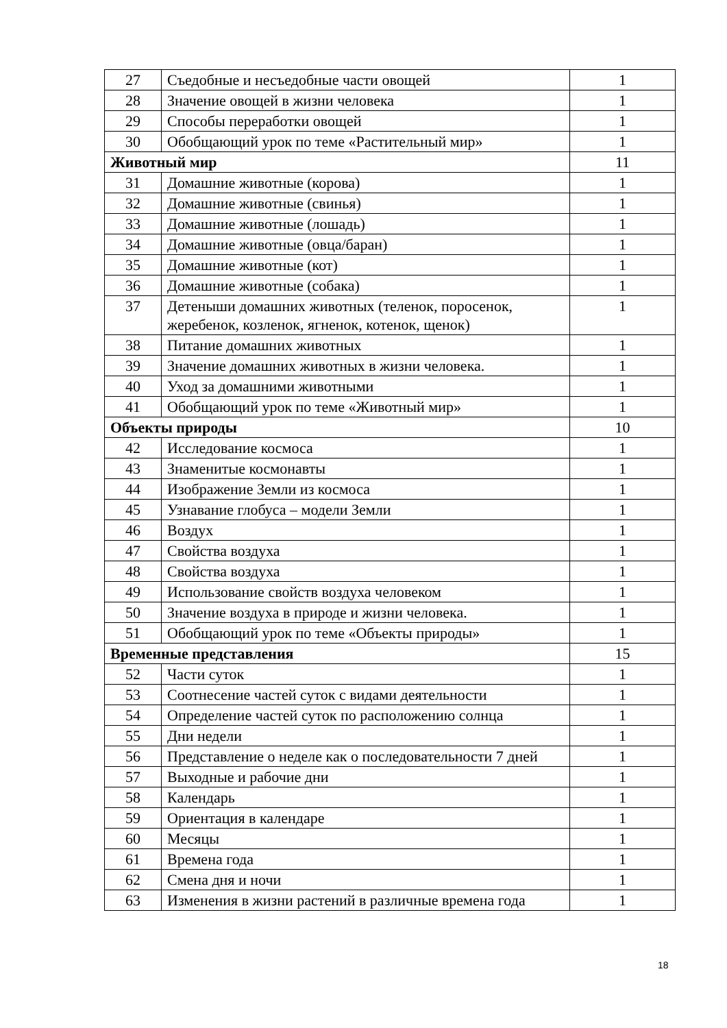| 27 | Съедобные и несъедобные части овощей | 1 |
| 28 | Значение овощей в жизни человека | 1 |
| 29 | Способы переработки овощей | 1 |
| 30 | Обобщающий урок по теме «Растительный мир» | 1 |
| Животный мир | | 11 |
| 31 | Домашние животные (корова) | 1 |
| 32 | Домашние животные (свинья) | 1 |
| 33 | Домашние животные (лошадь) | 1 |
| 34 | Домашние животные (овца/баран) | 1 |
| 35 | Домашние животные (кот) | 1 |
| 36 | Домашние животные (собака) | 1 |
| 37 | Детеныши домашних животных (теленок, поросенок, жеребенок, козленок, ягненок, котенок, щенок) | 1 |
| 38 | Питание домашних животных | 1 |
| 39 | Значение домашних животных в жизни человека. | 1 |
| 40 | Уход за домашними животными | 1 |
| 41 | Обобщающий урок по теме «Животный мир» | 1 |
| Объекты природы | | 10 |
| 42 | Исследование космоса | 1 |
| 43 | Знаменитые космонавты | 1 |
| 44 | Изображение Земли из космоса | 1 |
| 45 | Узнавание глобуса – модели Земли | 1 |
| 46 | Воздух | 1 |
| 47 | Свойства воздуха | 1 |
| 48 | Свойства воздуха | 1 |
| 49 | Использование свойств воздуха человеком | 1 |
| 50 | Значение воздуха в природе и жизни человека. | 1 |
| 51 | Обобщающий урок по теме «Объекты природы» | 1 |
| Временные представления | | 15 |
| 52 | Части суток | 1 |
| 53 | Соотнесение частей суток с видами деятельности | 1 |
| 54 | Определение частей суток по расположению солнца | 1 |
| 55 | Дни недели | 1 |
| 56 | Представление о неделе как о последовательности 7 дней | 1 |
| 57 | Выходные и рабочие дни | 1 |
| 58 | Календарь | 1 |
| 59 | Ориентация в календаре | 1 |
| 60 | Месяцы | 1 |
| 61 | Времена года | 1 |
| 62 | Смена дня и ночи | 1 |
| 63 | Изменения в жизни растений в различные времена года | 1 |
18